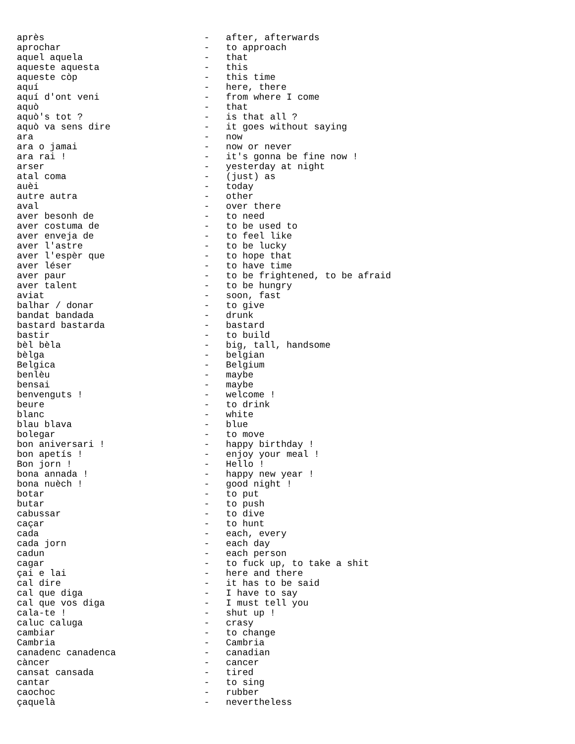après                             -   after, afterwards
aprochar                          -   to approach
aquel aquela                      -   that
aqueste aquesta                   -   this
aqueste còp                       -   this time
aquí                              -   here, there
aquí d'ont veni                   -   from where I come
aquò                              -   that
aquò's tot ?                      -   is that all ?
aquò va sens dire                 -   it goes without saying
ara                               -   now
ara o jamai                       -   now or never
ara rai !                         -   it's gonna be fine now !
arser                             -   yesterday at night
atal coma                         -   (just) as
auèi                              -   today
autre autra                       -   other
aval                              -   over there
aver besonh de                    -   to need
aver costuma de                   -   to be used to
aver enveja de                    -   to feel like
aver l'astre                      -   to be lucky
aver l'espèr que                  -   to hope that
aver léser                        -   to have time
aver paur                         -   to be frightened, to be afraid
aver talent                       -   to be hungry
aviat                             -   soon, fast
balhar / donar                    -   to give
bandat bandada                    -   drunk
bastard bastarda                  -   bastard
bastir                            -   to build
bèl bèla                          -   big, tall, handsome
bèlga                             -   belgian
Belgica                           -   Belgium
benlèu                            -   maybe
bensai                            -   maybe
benvenguts !                      -   welcome !
beure                             -   to drink
blanc                             -   white
blau blava                        -   blue
bolegar                           -   to move
bon aniversari !                  -   happy birthday !
bon apetís !                      -   enjoy your meal !
Bon jorn !                        -   Hello !
bona annada !                     -   happy new year !
bona nuèch !                      -   good night !
botar                             -   to put
butar                             -   to push
cabussar                          -   to dive
caçar                             -   to hunt
cada                              -   each, every
cada jorn                         -   each day
cadun                             -   each person
cagar                             -   to fuck up, to take a shit
çai e lai                         -   here and there
cal dire                          -   it has to be said
cal que diga                      -   I have to say
cal que vos diga                  -   I must tell you
cala-te !                         -   shut up !
caluc caluga                      -   crasy
cambiar                           -   to change
Cambria                           -   Cambria
canadenc canadenca                -   canadian
càncer                            -   cancer
cansat cansada                    -   tired
cantar                            -   to sing
caochoc                           -   rubber
çaquelà                           -   nevertheless